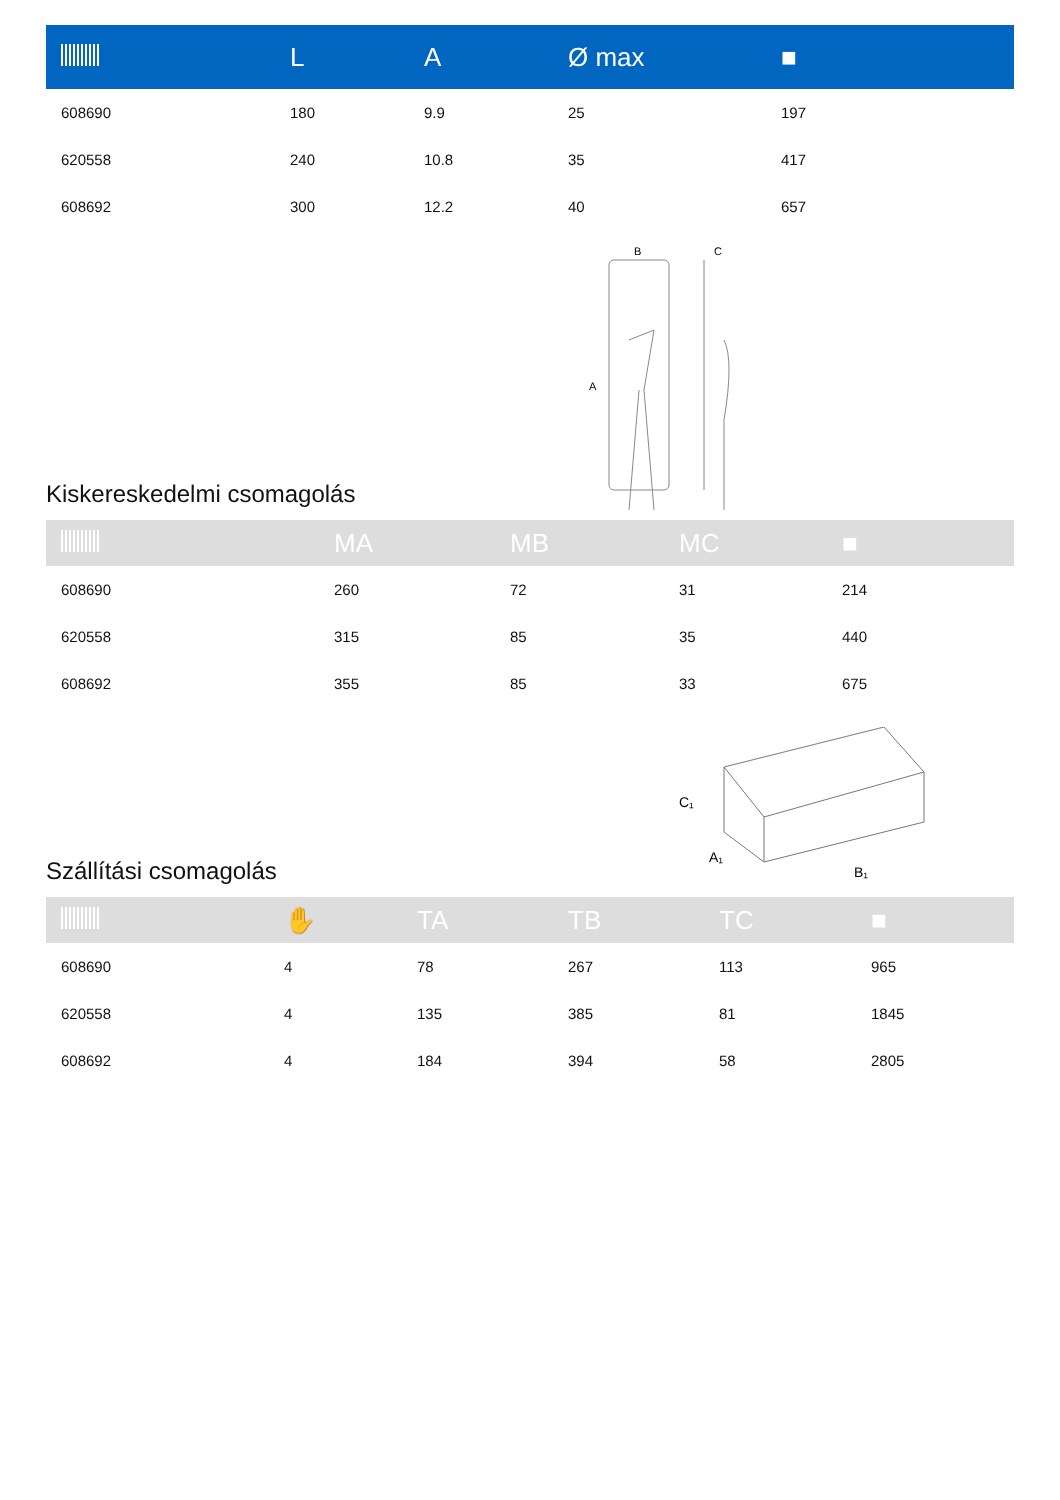| | L | A | Ø max | ■ |
| --- | --- | --- | --- | --- |
| 608690 | 180 | 9.9 | 25 | 197 |
| 620558 | 240 | 10.8 | 35 | 417 |
| 608692 | 300 | 12.2 | 40 | 657 |
Kiskereskedelmi csomagolás
B
C
A
| | MA | MB | MC | ■ |
| --- | --- | --- | --- | --- |
| 608690 | 260 | 72 | 31 | 214 |
| 620558 | 315 | 85 | 35 | 440 |
| 608692 | 355 | 85 | 33 | 675 |
Szállítási csomagolás
C₁
A₁
B₁
| | ✋ | TA | TB | TC | ■ |
| --- | --- | --- | --- | --- | --- |
| 608690 | 4 | 78 | 267 | 113 | 965 |
| 620558 | 4 | 135 | 385 | 81 | 1845 |
| 608692 | 4 | 184 | 394 | 58 | 2805 |